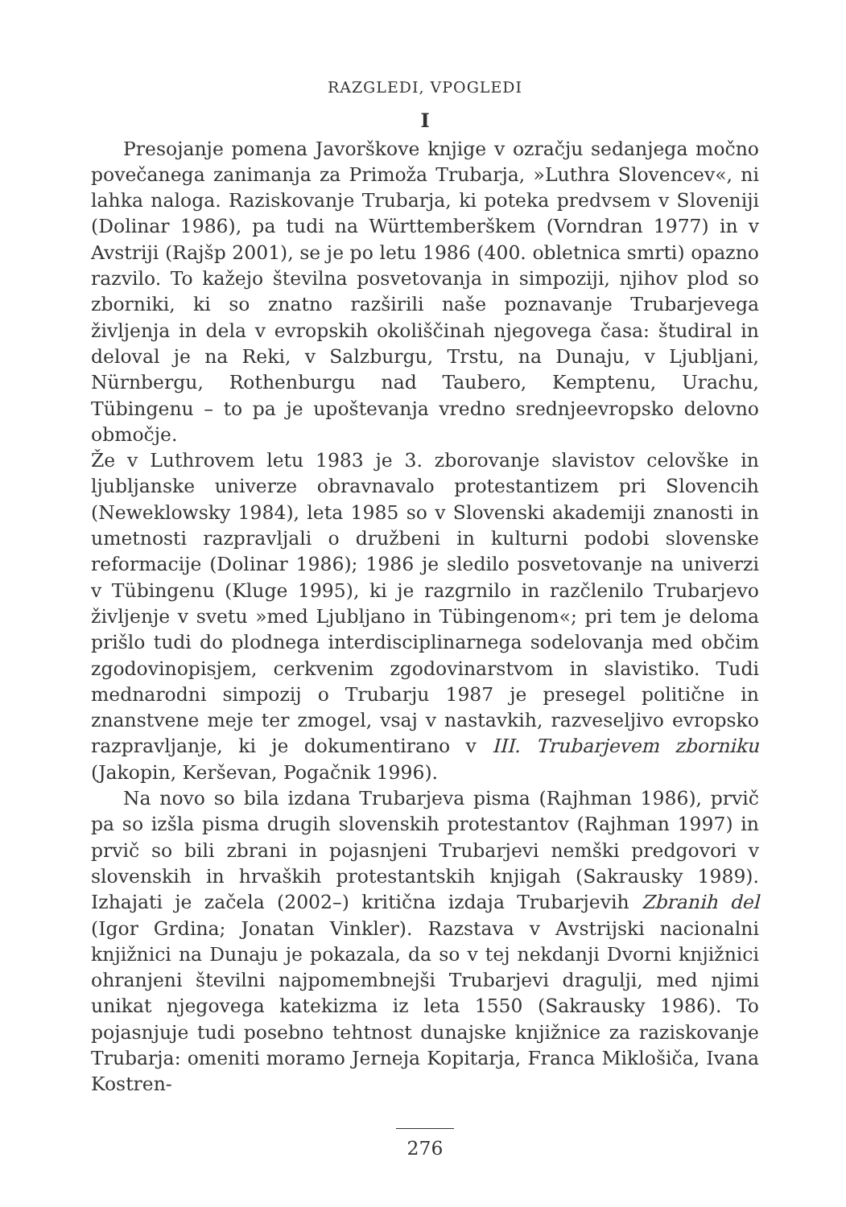RAZGLEDI, VPOGLEDI
I
Presojanje pomena Javorškove knjige v ozračju sedanjega močno povečanega zanimanja za Primoža Trubarja, »Luthra Slovencev«, ni lahka naloga. Raziskovanje Trubarja, ki poteka predvsem v Sloveniji (Dolinar 1986), pa tudi na Württemberškem (Vorndran 1977) in v Avstriji (Rajšp 2001), se je po letu 1986 (400. obletnica smrti) opazno razvilo. To kažejo številna posvetovanja in simpoziji, njihov plod so zborniki, ki so znatno razširili naše poznavanje Trubarjevega življenja in dela v evropskih okoliščinah njegovega časa: študiral in deloval je na Reki, v Salzburgu, Trstu, na Dunaju, v Ljubljani, Nürnbergu, Rothenburgu nad Taubero, Kemptenu, Urachu, Tübingenu – to pa je upoštevanja vredno srednjeevropsko delovno območje.
Že v Luthrovem letu 1983 je 3. zborovanje slavistov celovške in ljubljanske univerze obravnavalo protestantizem pri Slovencih (Neweklowsky 1984), leta 1985 so v Slovenski akademiji znanosti in umetnosti razpravljali o družbeni in kulturni podobi slovenske reformacije (Dolinar 1986); 1986 je sledilo posvetovanje na univerzi v Tübingenu (Kluge 1995), ki je razgrnilo in razčlenilo Trubarjevo življenje v svetu »med Ljubljano in Tübingenom«; pri tem je deloma prišlo tudi do plodnega interdisciplinarnega sodelovanja med občim zgodovinopisjem, cerkvenim zgodovinarstvom in slavistiko. Tudi mednarodni simpozij o Trubarju 1987 je presegel politične in znanstvene meje ter zmogel, vsaj v nastavkih, razveseljivo evropsko razpravljanje, ki je dokumentirano v III. Trubarjevem zborniku (Jakopin, Kerševan, Pogačnik 1996).
Na novo so bila izdana Trubarjeva pisma (Rajhman 1986), prvič pa so izšla pisma drugih slovenskih protestantov (Rajhman 1997) in prvič so bili zbrani in pojasnjeni Trubarjevi nemški predgovori v slovenskih in hrvaških protestantskih knjigah (Sakrausky 1989). Izhajati je začela (2002–) kritična izdaja Trubarjevih Zbranih del (Igor Grdina; Jonatan Vinkler). Razstava v Avstrijski nacionalni knjižnici na Dunaju je pokazala, da so v tej nekdanji Dvorni knjižnici ohranjeni številni najpomembnejši Trubarjevi dragulji, med njimi unikat njegovega katekizma iz leta 1550 (Sakrausky 1986). To pojasnjuje tudi posebno tehtnost dunajske knjižnice za raziskovanje Trubarja: omeniti moramo Jerneja Kopitarja, Franca Miklošiča, Ivana Kostren-
276